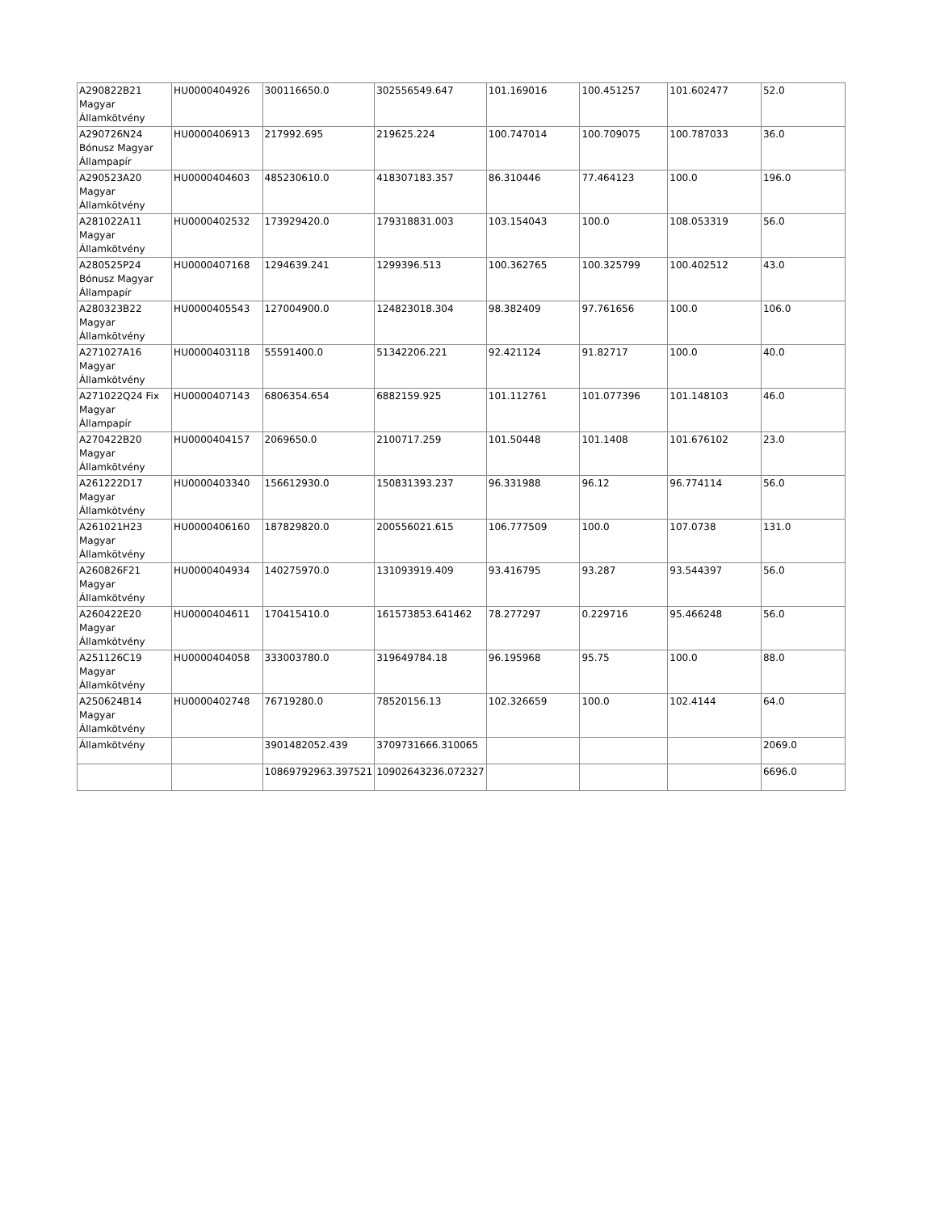| A290822B21 Magyar Államkötvény | HU0000404926 | 300116650.0 | 302556549.647 | 101.169016 | 100.451257 | 101.602477 | 52.0 |
| A290726N24 Bónusz Magyar Állampapír | HU0000406913 | 217992.695 | 219625.224 | 100.747014 | 100.709075 | 100.787033 | 36.0 |
| A290523A20 Magyar Államkötvény | HU0000404603 | 485230610.0 | 418307183.357 | 86.310446 | 77.464123 | 100.0 | 196.0 |
| A281022A11 Magyar Államkötvény | HU0000402532 | 173929420.0 | 179318831.003 | 103.154043 | 100.0 | 108.053319 | 56.0 |
| A280525P24 Bónusz Magyar Állampapír | HU0000407168 | 1294639.241 | 1299396.513 | 100.362765 | 100.325799 | 100.402512 | 43.0 |
| A280323B22 Magyar Államkötvény | HU0000405543 | 127004900.0 | 124823018.304 | 98.382409 | 97.761656 | 100.0 | 106.0 |
| A271027A16 Magyar Államkötvény | HU0000403118 | 55591400.0 | 51342206.221 | 92.421124 | 91.82717 | 100.0 | 40.0 |
| A271022Q24 Fix Magyar Állampapír | HU0000407143 | 6806354.654 | 6882159.925 | 101.112761 | 101.077396 | 101.148103 | 46.0 |
| A270422B20 Magyar Államkötvény | HU0000404157 | 2069650.0 | 2100717.259 | 101.50448 | 101.1408 | 101.676102 | 23.0 |
| A261222D17 Magyar Államkötvény | HU0000403340 | 156612930.0 | 150831393.237 | 96.331988 | 96.12 | 96.774114 | 56.0 |
| A261021H23 Magyar Államkötvény | HU0000406160 | 187829820.0 | 200556021.615 | 106.777509 | 100.0 | 107.0738 | 131.0 |
| A260826F21 Magyar Államkötvény | HU0000404934 | 140275970.0 | 131093919.409 | 93.416795 | 93.287 | 93.544397 | 56.0 |
| A260422E20 Magyar Államkötvény | HU0000404611 | 170415410.0 | 161573853.641462 | 78.277297 | 0.229716 | 95.466248 | 56.0 |
| A251126C19 Magyar Államkötvény | HU0000404058 | 333003780.0 | 319649784.18 | 96.195968 | 95.75 | 100.0 | 88.0 |
| A250624B14 Magyar Államkötvény | HU0000402748 | 76719280.0 | 78520156.13 | 102.326659 | 100.0 | 102.4144 | 64.0 |
| Államkötvény | | 3901482052.439 | 3709731666.310065 | | | | 2069.0 |
| | | 10869792963.397521 | 10902643236.072327 | | | | 6696.0 |